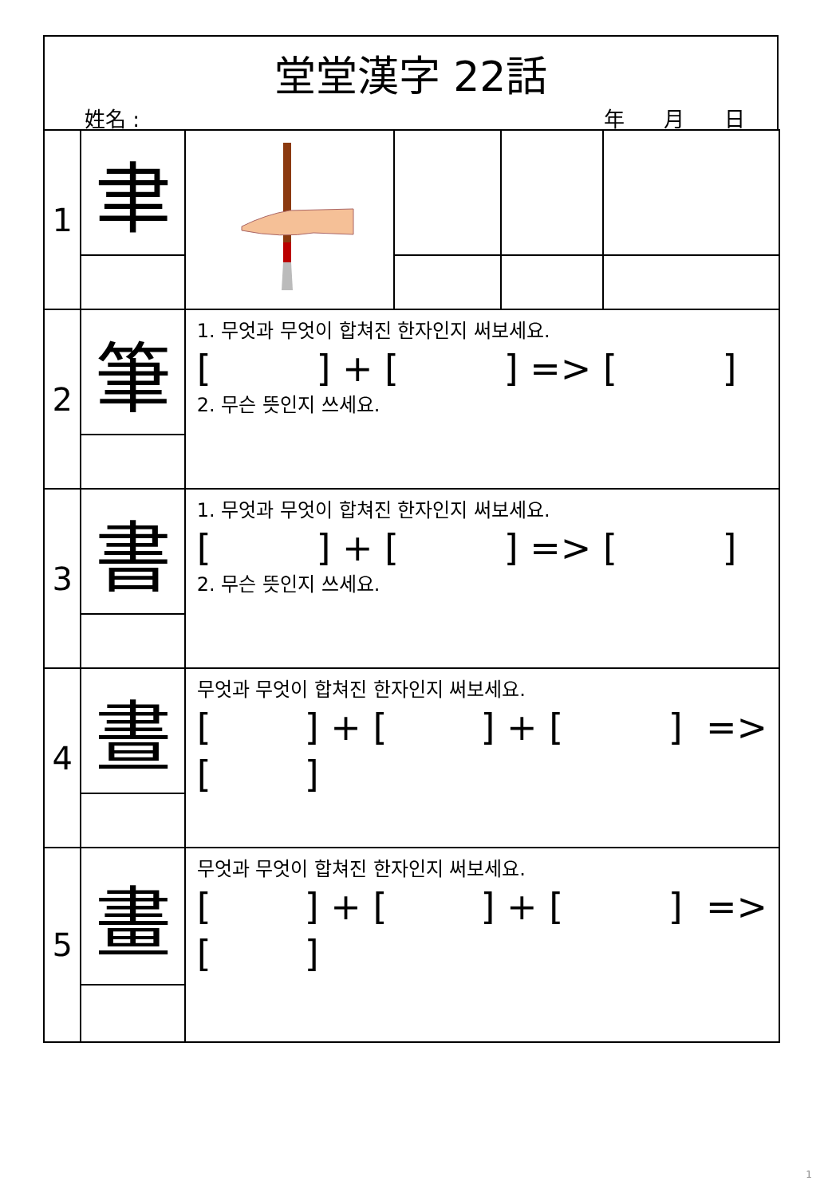堂堂漢字 22話
姓名 : 年 月 日
| 1 | 聿 | | | | |
| 2 | 筆 | 1. 무엇과 무엇이 합쳐진 한자인지 써보세요. [ ] + [ ] => [ ] 2. 무슨 뜻인지 쓰세요. | | | |
| 3 | 書 | 1. 무엇과 무엇이 합쳐진 한자인지 써보세요. [ ] + [ ] => [ ] 2. 무슨 뜻인지 쓰세요. | | | |
| 4 | 晝 | 무엇과 무엇이 합쳐진 한자인지 써보세요. [ ] + [ ] + [ ] => [ ] | | | |
| 5 | 畫 | 무엇과 무엇이 합쳐진 한자인지 써보세요. [ ] + [ ] + [ ] => [ ] | | | |
1